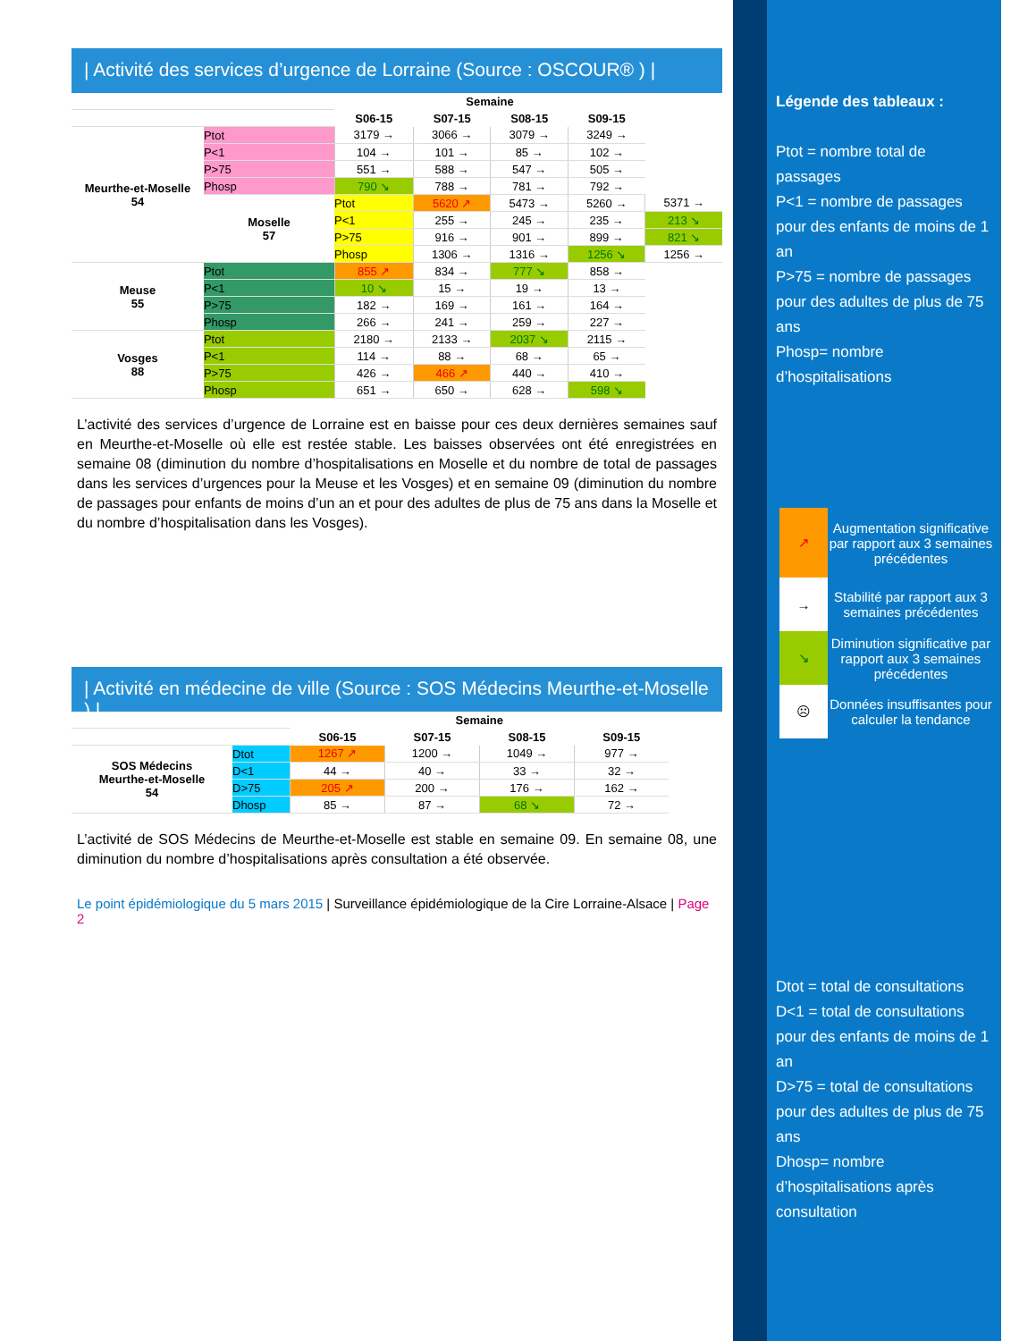| Activité des services d’urgence de Lorraine (Source : OSCOUR® ) |
| | | Semaine | | | | |
| | | S06-15 | S07-15 | S08-15 | S09-15 | |
| Meurthe-et-Moselle 54 | Ptot | 3179 → | 3066 → | 3079 → | 3249 → | |
| | P<1 | 104 → | 101 → | 85 → | 102 → | |
| | P>75 | 551 → | 588 → | 547 → | 505 → | |
| | Phosp | 790 ↘ | 788 → | 781 → | 792 → | |
| | Moselle 57 | Ptot | 5620 ↗ | 5473 → | 5260 → | 5371 → |
| | | P<1 | 255 → | 245 → | 235 → | 213 ↘ |
| | | P>75 | 916 → | 901 → | 899 → | 821 ↘ |
| | | Phosp | 1306 → | 1316 → | 1256 ↘ | 1256 → |
| Meuse 55 | Ptot | 855 ↗ | 834 → | 777 ↘ | 858 → | |
| | P<1 | 10 ↘ | 15 → | 19 → | 13 → | |
| | P>75 | 182 → | 169 → | 161 → | 164 → | |
| | Phosp | 266 → | 241 → | 259 → | 227 → | |
| Vosges 88 | Ptot | 2180 → | 2133 → | 2037 ↘ | 2115 → | |
| | P<1 | 114 → | 88 → | 68 → | 65 → | |
| | P>75 | 426 → | 466 ↗ | 440 → | 410 → | |
| | Phosp | 651 → | 650 → | 628 → | 598 ↘ | |
L’activité des services d’urgence de Lorraine est en baisse pour ces deux dernières semaines sauf en Meurthe-et-Moselle où elle est restée stable. Les baisses observées ont été enregistrées en semaine 08 (diminution du nombre d’hospitalisations en Moselle et du nombre de total de passages dans les services d’urgences pour la Meuse et les Vosges) et en semaine 09 (diminution du nombre de passages pour enfants de moins d’un an et pour des adultes de plus de 75 ans dans la Moselle et du nombre d’hospitalisation dans les Vosges).
| Activité en médecine de ville (Source : SOS Médecins Meurthe-et-Moselle ) |
| | | Semaine | | | |
| | | S06-15 | S07-15 | S08-15 | S09-15 |
| SOS Médecins Meurthe-et-Moselle 54 | Dtot | 1267 ↗ | 1200 → | 1049 → | 977 → |
| | D<1 | 44 → | 40 → | 33 → | 32 → |
| | D>75 | 205 ↗ | 200 → | 176 → | 162 → |
| | Dhosp | 85 → | 87 → | 68 ↘ | 72 → |
L’activité de SOS Médecins de Meurthe-et-Moselle est stable en semaine 09. En semaine 08, une diminution du nombre d’hospitalisations après consultation a été observée.
Le point épidémiologique du 5 mars 2015 | Surveillance épidémiologique de la Cire Lorraine-Alsace | Page 2
Légende des tableaux :
Ptot = nombre total de passages
P<1 = nombre de passages pour des enfants de moins de 1 an
P>75 = nombre de passages pour des adultes de plus de 75 ans
Phosp= nombre d’hospitalisations
↗ Augmentation significative par rapport aux 3 semaines précédentes
→ Stabilité par rapport aux 3 semaines précédentes
↘ Diminution significative par rapport aux 3 semaines précédentes
☹ Données insuffisantes pour calculer la tendance
Dtot = total de consultations
D<1 = total de consultations pour des enfants de moins de 1 an
D>75 = total de consultations pour des adultes de plus de 75 ans
Dhosp= nombre d’hospitalisations après consultation